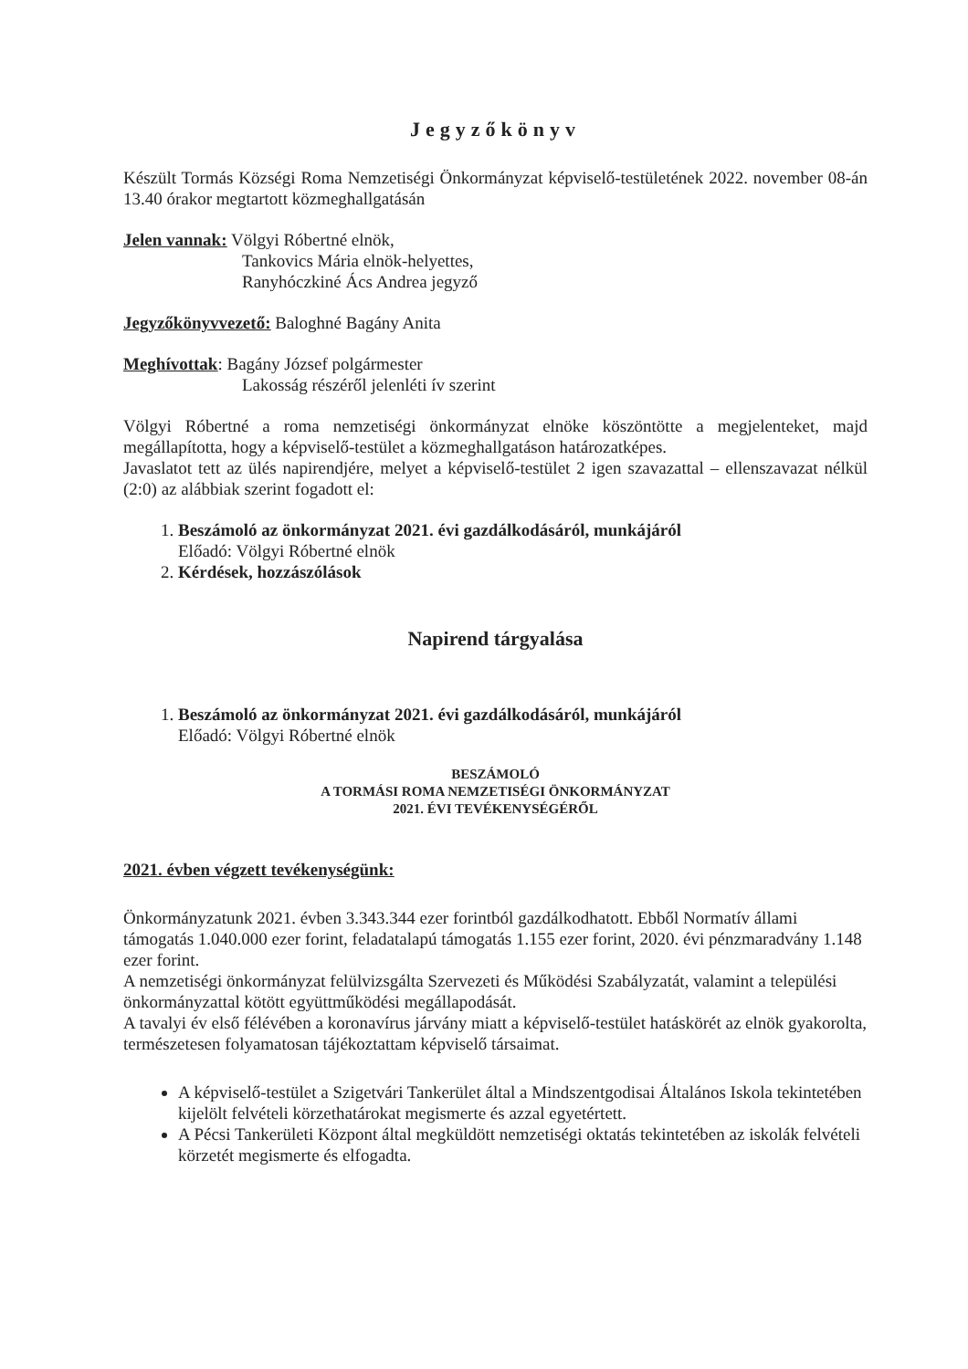Jegyzőkönyv
Készült Tormás Községi Roma Nemzetiségi Önkormányzat képviselő-testületének 2022. november 08-án 13.40 órakor megtartott közmeghallgatásán
Jelen vannak: Völgyi Róbertné elnök,
Tankovics Mária elnök-helyettes,
Ranyhóczkiné Ács Andrea jegyző
Jegyzőkönyvvezető: Baloghné Bagány Anita
Meghívottak: Bagány József polgármester
Lakosság részéről jelenléti ív szerint
Völgyi Róbertné a roma nemzetiségi önkormányzat elnöke köszöntötte a megjelenteket, majd megállapította, hogy a képviselő-testület a közmeghallgatáson határozatképes.
Javaslatot tett az ülés napirendjére, melyet a képviselő-testület 2 igen szavazattal – ellenszavazat nélkül (2:0) az alábbiak szerint fogadott el:
1. Beszámoló az önkormányzat 2021. évi gazdálkodásáról, munkájáról
Előadó: Völgyi Róbertné elnök
2. Kérdések, hozzászólások
Napirend tárgyalása
1. Beszámoló az önkormányzat 2021. évi gazdálkodásáról, munkájáról
Előadó: Völgyi Róbertné elnök
BESZÁMOLÓ
A TORMÁSI ROMA NEMZETISÉGI ÖNKORMÁNYZAT
2021. ÉVI TEVÉKENYSÉGÉRŐL
2021. évben végzett tevékenységünk:
Önkormányzatunk 2021. évben 3.343.344 ezer forintból gazdálkodhatott. Ebből Normatív állami támogatás 1.040.000 ezer forint, feladatalapú támogatás 1.155 ezer forint, 2020. évi pénzmaradvány 1.148 ezer forint.
A nemzetiségi önkormányzat felülvizsgálta Szervezeti és Működési Szabályzatát, valamint a települési önkormányzattal kötött együttműködési megállapodását.
A tavalyi év első félévében a koronavírus járvány miatt a képviselő-testület hatáskörét az elnök gyakorolta, természetesen folyamatosan tájékoztattam képviselő társaimat.
A képviselő-testület a Szigetvári Tankerület által a Mindszentgodisai Általános Iskola tekintetében kijelölt felvételi körzethatárokat megismerte és azzal egyetértett.
A Pécsi Tankerületi Központ által megküldött nemzetiségi oktatás tekintetében az iskolák felvételi körzetét megismerte és elfogadta.